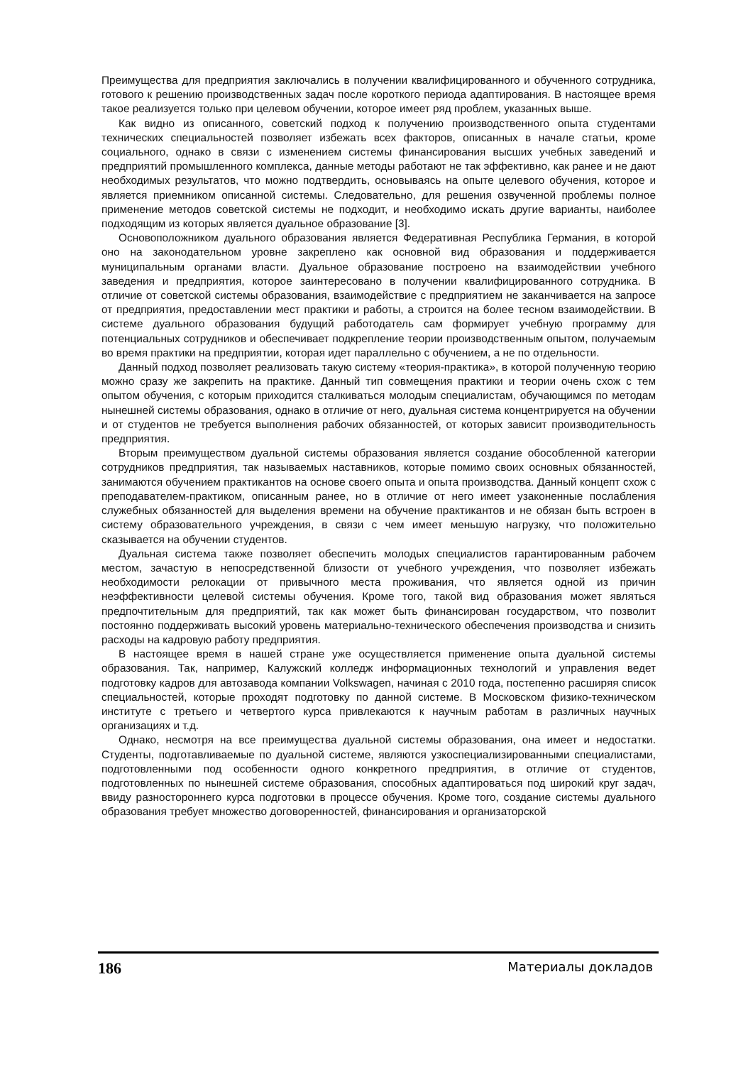Преимущества для предприятия заключались в получении квалифицированного и обученного сотрудника, готового к решению производственных задач после короткого периода адаптирования. В настоящее время такое реализуется только при целевом обучении, которое имеет ряд проблем, указанных выше.
Как видно из описанного, советский подход к получению производственного опыта студентами технических специальностей позволяет избежать всех факторов, описанных в начале статьи, кроме социального, однако в связи с изменением системы финансирования высших учебных заведений и предприятий промышленного комплекса, данные методы работают не так эффективно, как ранее и не дают необходимых результатов, что можно подтвердить, основываясь на опыте целевого обучения, которое и является приемником описанной системы. Следовательно, для решения озвученной проблемы полное применение методов советской системы не подходит, и необходимо искать другие варианты, наиболее подходящим из которых является дуальное образование [3].
Основоположником дуального образования является Федеративная Республика Германия, в которой оно на законодательном уровне закреплено как основной вид образования и поддерживается муниципальным органами власти. Дуальное образование построено на взаимодействии учебного заведения и предприятия, которое заинтересовано в получении квалифицированного сотрудника. В отличие от советской системы образования, взаимодействие с предприятием не заканчивается на запросе от предприятия, предоставлении мест практики и работы, а строится на более тесном взаимодействии. В системе дуального образования будущий работодатель сам формирует учебную программу для потенциальных сотрудников и обеспечивает подкрепление теории производственным опытом, получаемым во время практики на предприятии, которая идет параллельно с обучением, а не по отдельности.
Данный подход позволяет реализовать такую систему «теория-практика», в которой полученную теорию можно сразу же закрепить на практике. Данный тип совмещения практики и теории очень схож с тем опытом обучения, с которым приходится сталкиваться молодым специалистам, обучающимся по методам нынешней системы образования, однако в отличие от него, дуальная система концентрируется на обучении и от студентов не требуется выполнения рабочих обязанностей, от которых зависит производительность предприятия.
Вторым преимуществом дуальной системы образования является создание обособленной категории сотрудников предприятия, так называемых наставников, которые помимо своих основных обязанностей, занимаются обучением практикантов на основе своего опыта и опыта производства. Данный концепт схож с преподавателем-практиком, описанным ранее, но в отличие от него имеет узаконенные послабления служебных обязанностей для выделения времени на обучение практикантов и не обязан быть встроен в систему образовательного учреждения, в связи с чем имеет меньшую нагрузку, что положительно сказывается на обучении студентов.
Дуальная система также позволяет обеспечить молодых специалистов гарантированным рабочем местом, зачастую в непосредственной близости от учебного учреждения, что позволяет избежать необходимости релокации от привычного места проживания, что является одной из причин неэффективности целевой системы обучения. Кроме того, такой вид образования может являться предпочтительным для предприятий, так как может быть финансирован государством, что позволит постоянно поддерживать высокий уровень материально-технического обеспечения производства и снизить расходы на кадровую работу предприятия.
В настоящее время в нашей стране уже осуществляется применение опыта дуальной системы образования. Так, например, Калужский колледж информационных технологий и управления ведет подготовку кадров для автозавода компании Volkswagen, начиная с 2010 года, постепенно расширяя список специальностей, которые проходят подготовку по данной системе. В Московском физико-техническом институте с третьего и четвертого курса привлекаются к научным работам в различных научных организациях и т.д.
Однако, несмотря на все преимущества дуальной системы образования, она имеет и недостатки. Студенты, подготавливаемые по дуальной системе, являются узкоспециализированными специалистами, подготовленными под особенности одного конкретного предприятия, в отличие от студентов, подготовленных по нынешней системе образования, способных адаптироваться под широкий круг задач, ввиду разностороннего курса подготовки в процессе обучения. Кроме того, создание системы дуального образования требует множество договоренностей, финансирования и организаторской
186 Материалы докладов